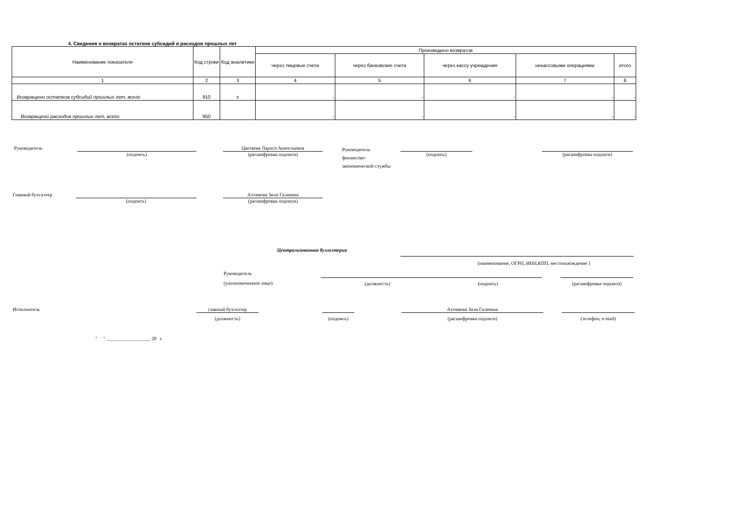4. Сведения о возвратах остатков субсидий и расходов прошлых лет
| Наименование показателя | Код строки | Код аналитики | Произведено возвратов | | | | |
| --- | --- | --- | --- | --- | --- | --- | --- |
| | | | через лицевые счета | через банковские счета | через кассу учреждения | некассовыми операциями | итого |
| 1 | 2 | 3 | 4 | 5 | 6 | 7 | 8 |
| Возвращено остатков субсидий прошлых лет, всего | 910 | x | - | - | - | - | - |
| Возвращено расходов прошлых лет, всего | 950 | | - | - | - | - | - |
Руководитель (подпись)
Цветкова Лариса Анатольевна
(расшифровка подписи)
Руководитель
финансово-
экономической службы
(подпись) (расшифровка подписи)
Главный бухгалтер (подпись)
Ахтямова Зиля Галиевна
(расшифровка подписи)
Централизованная бухгалтерия
(наименование, ОГРН, ИНН,КПП, местонахождение )
Руководитель
(уполномоченное лицо)
(должность) (подпись) (расшифровка подписи)
Исполнитель
главный бухгалтер
(должность)
(подпись)
Ахтямова Зиля Галеевна
(расшифровка подписи)
(телефон, e-mail)
" " __________________ 20 г.